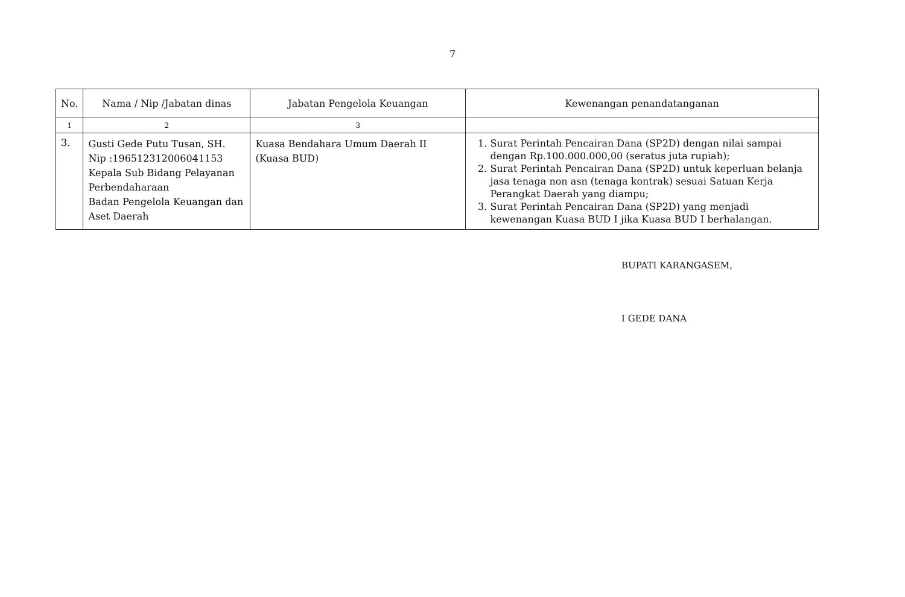7
| No. | Nama / Nip /Jabatan dinas | Jabatan Pengelola Keuangan | Kewenangan penandatanganan |
| --- | --- | --- | --- |
| 1 | 2 | 3 | |
| 3. | Gusti Gede Putu Tusan, SH. Nip :196512312006041153 Kepala Sub Bidang Pelayanan Perbendaharaan Badan Pengelola Keuangan dan Aset Daerah | Kuasa Bendahara Umum Daerah II (Kuasa BUD) | 1. Surat Perintah Pencairan Dana (SP2D) dengan nilai sampai dengan Rp.100.000.000,00 (seratus juta rupiah); 2. Surat Perintah Pencairan Dana (SP2D) untuk keperluan belanja jasa tenaga non asn (tenaga kontrak) sesuai Satuan Kerja Perangkat Daerah yang diampu; 3. Surat Perintah Pencairan Dana (SP2D) yang menjadi kewenangan Kuasa BUD I jika Kuasa BUD I berhalangan. |
BUPATI KARANGASEM,
I GEDE DANA